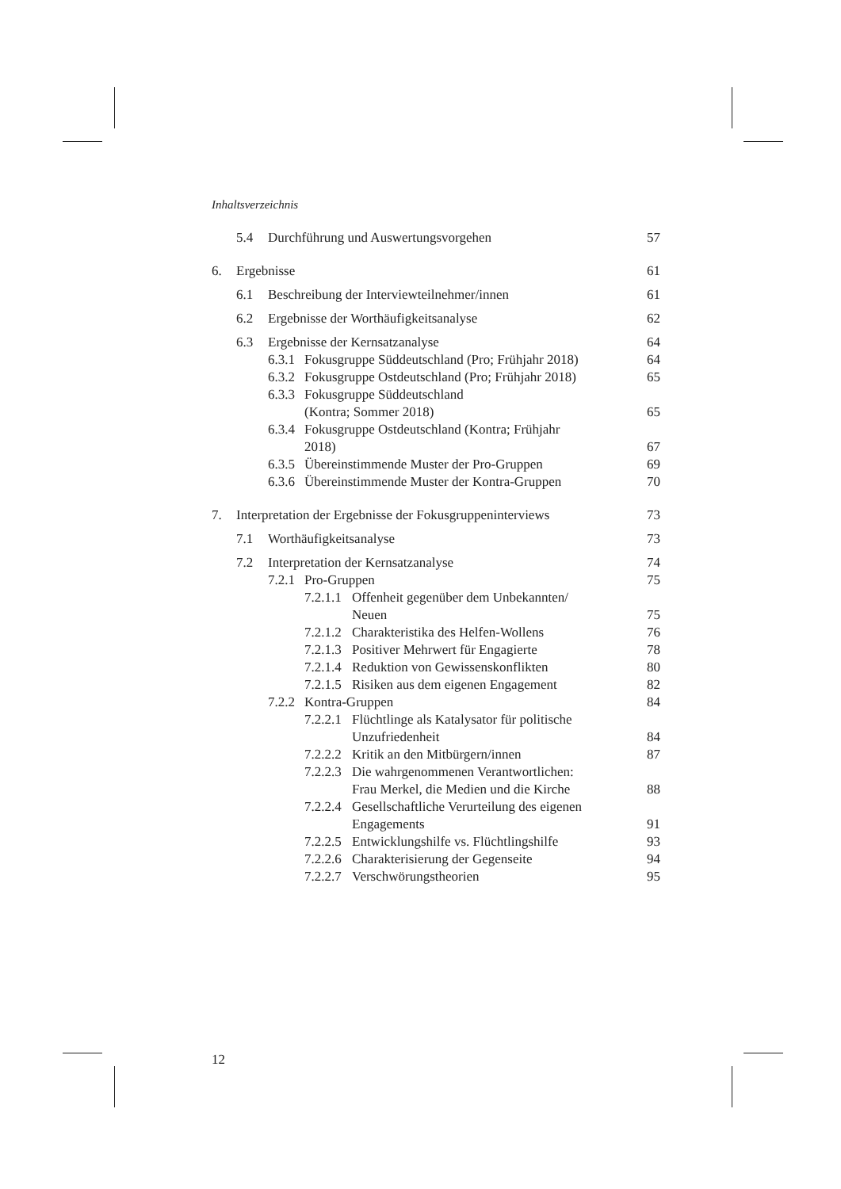Inhaltsverzeichnis
5.4 Durchführung und Auswertungsvorgehen 57
6. Ergebnisse 61
6.1 Beschreibung der Interviewteilnehmer/innen 61
6.2 Ergebnisse der Worthäufigkeitsanalyse 62
6.3 Ergebnisse der Kernsatzanalyse 64
6.3.1 Fokusgruppe Süddeutschland (Pro; Frühjahr 2018) 64
6.3.2 Fokusgruppe Ostdeutschland (Pro; Frühjahr 2018) 65
6.3.3 Fokusgruppe Süddeutschland
(Kontra; Sommer 2018) 65
6.3.4 Fokusgruppe Ostdeutschland (Kontra; Frühjahr
2018) 67
6.3.5 Übereinstimmende Muster der Pro-Gruppen 69
6.3.6 Übereinstimmende Muster der Kontra-Gruppen 70
7. Interpretation der Ergebnisse der Fokusgruppeninterviews 73
7.1 Worthäufigkeitsanalyse 73
7.2 Interpretation der Kernsatzanalyse 74
7.2.1 Pro-Gruppen 75
7.2.1.1 Offenheit gegenüber dem Unbekannten/
Neuen 75
7.2.1.2 Charakteristika des Helfen-Wollens 76
7.2.1.3 Positiver Mehrwert für Engagierte 78
7.2.1.4 Reduktion von Gewissenskonflikten 80
7.2.1.5 Risiken aus dem eigenen Engagement 82
7.2.2 Kontra-Gruppen 84
7.2.2.1 Flüchtlinge als Katalysator für politische
Unzufriedenheit 84
7.2.2.2 Kritik an den Mitbürgern/innen 87
7.2.2.3 Die wahrgenommenen Verantwortlichen:
Frau Merkel, die Medien und die Kirche 88
7.2.2.4 Gesellschaftliche Verurteilung des eigenen
Engagements 91
7.2.2.5 Entwicklungshilfe vs. Flüchtlingshilfe 93
7.2.2.6 Charakterisierung der Gegenseite 94
7.2.2.7 Verschwörungstheorien 95
12